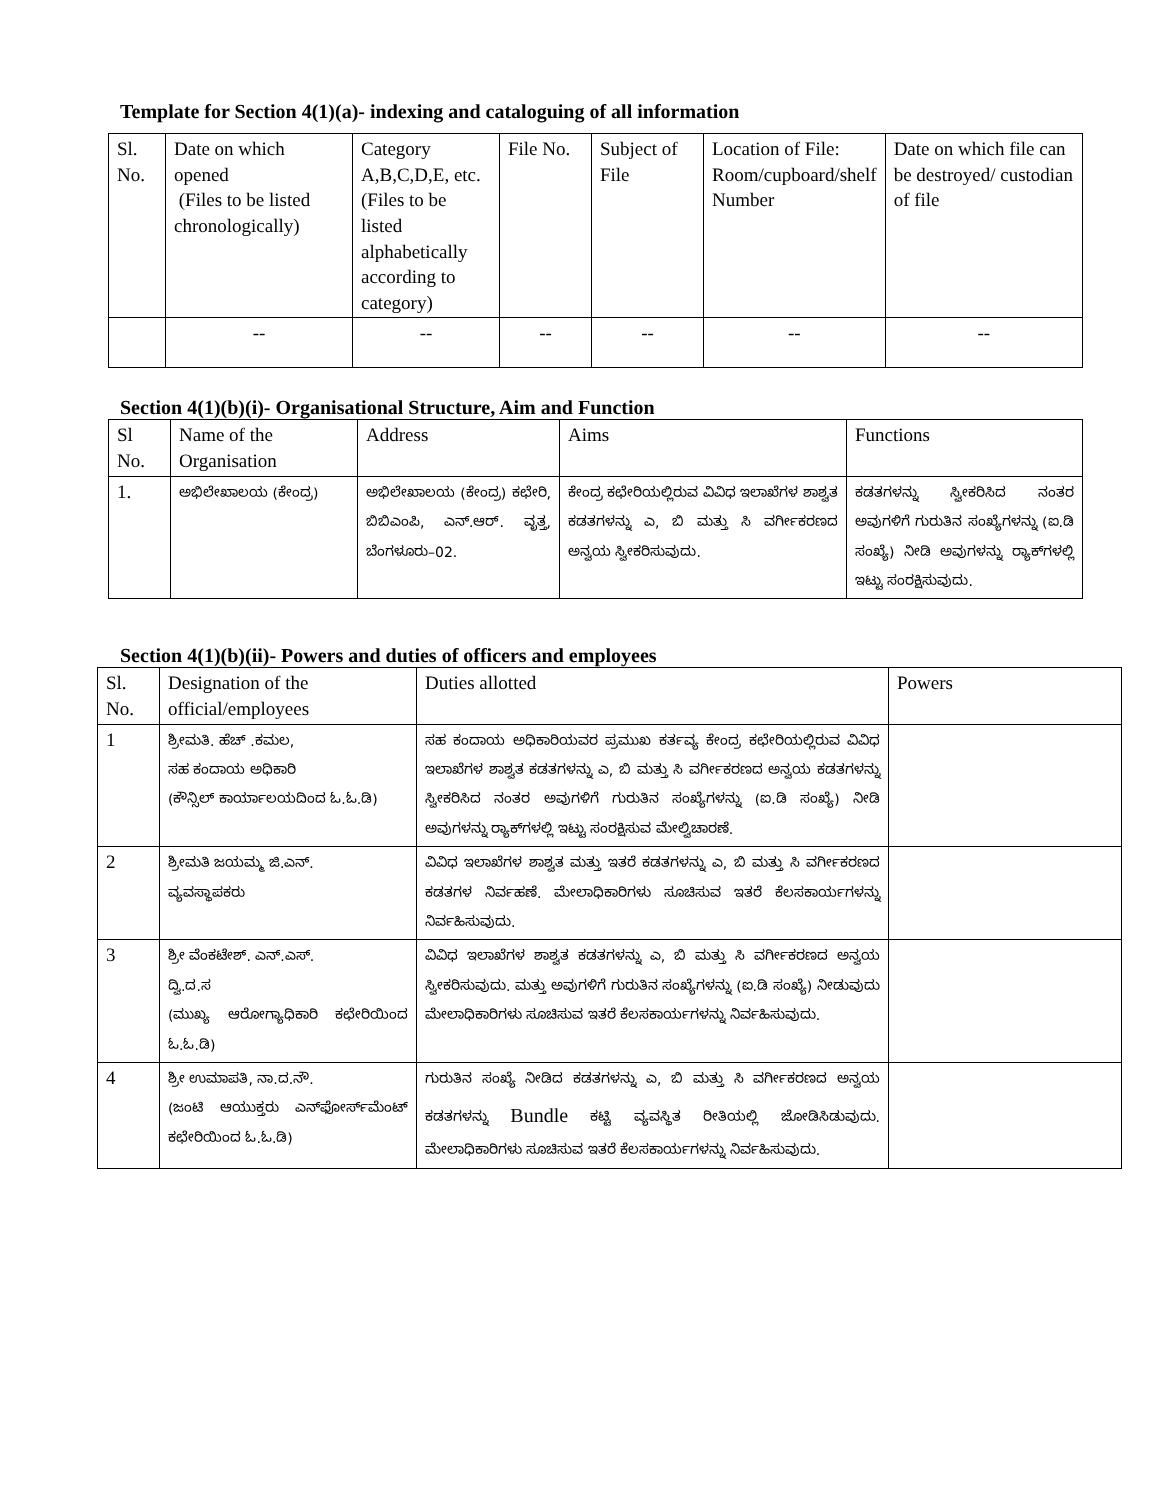Template for Section 4(1)(a)- indexing and cataloguing of all information
| Sl. No. | Date on which opened (Files to be listed chronologically) | Category A,B,C,D,E, etc. (Files to be listed alphabetically according to category) | File No. | Subject of File | Location of File: Room/cupboard/shelf Number | Date on which file can be destroyed/ custodian of file |
| --- | --- | --- | --- | --- | --- | --- |
| | -- | -- | -- | -- | -- | -- |
Section 4(1)(b)(i)- Organisational Structure, Aim and Function
| Sl No. | Name of the Organisation | Address | Aims | Functions |
| --- | --- | --- | --- | --- |
| 1. | ಅಭಿಲೇಖಾಲಯ (ಕೇಂದ್ರ) | ಅಭಿಲೇಖಾಲಯ (ಕೇಂದ್ರ) ಕಛೇರಿ, ಬಿಬಿಎಂಪಿ, ಎನ್.ಆರ್. ವೃತ್ತ, ಬೆಂಗಳೂರು–02. | ಕೇಂದ್ರ ಕಛೇರಿಯಲ್ಲಿರುವ ವಿವಿಧ ಇಲಾಖೆಗಳ ಶಾಶ್ವತ ಕಡತಗಳನ್ನು ಎ, ಬಿ ಮತ್ತು ಸಿ ವರ್ಗೀಕರಣದ ಅನ್ವಯ ಸ್ವೀಕರಿಸುವುದು. | ಕಡತಗಳನ್ನು ಸ್ವೀಕರಿಸಿದ ನಂತರ ಅವುಗಳಿಗೆ ಗುರುತಿನ ಸಂಖ್ಯೆಗಳನ್ನು (ಐ.ಡಿ ಸಂಖ್ಯೆ) ನೀಡಿ ಅವುಗಳನ್ನು ರ್‍ಯಾಕ್‌ಗಳಲ್ಲಿ ಇಟ್ಟು ಸಂರಕ್ಷಿಸುವುದು. |
Section 4(1)(b)(ii)- Powers and duties of officers and employees
| Sl. No. | Designation of the official/employees | Duties allotted | Powers |
| --- | --- | --- | --- |
| 1 | ಶ್ರೀಮತಿ. ಹೆಚ್ .ಕಮಲ, ಸಹ ಕಂದಾಯ ಅಧಿಕಾರಿ (ಕೌನ್ಸಿಲ್ ಕಾರ್ಯಾಲಯದಿಂದ ಓ.ಓ.ಡಿ) | ಸಹ ಕಂದಾಯ ಅಧಿಕಾರಿಯವರ ಪ್ರಮುಖ ಕರ್ತವ್ಯ ಕೇಂದ್ರ ಕಛೇರಿಯಲ್ಲಿರುವ ವಿವಿಧ ಇಲಾಖೆಗಳ ಶಾಶ್ವತ ಕಡತಗಳನ್ನು ಎ, ಬಿ ಮತ್ತು ಸಿ ವರ್ಗೀಕರಣದ ಅನ್ವಯ ಕಡತಗಳನ್ನು ಸ್ವೀಕರಿಸಿದ ನಂತರ ಅವುಗಳಿಗೆ ಗುರುತಿನ ಸಂಖ್ಯೆಗಳನ್ನು (ಐ.ಡಿ ಸಂಖ್ಯೆ) ನೀಡಿ ಅವುಗಳನ್ನು ರ್‍ಯಾಕ್‌ಗಳಲ್ಲಿ ಇಟ್ಟು ಸಂರಕ್ಷಿಸುವ ಮೇಲ್ವಿಚಾರಣೆ. | |
| 2 | ಶ್ರೀಮತಿ ಜಯಮ್ಮ ಜಿ.ಎನ್. ವ್ಯವಸ್ಥಾಪಕರು | ವಿವಿಧ ಇಲಾಖೆಗಳ ಶಾಶ್ವತ ಮತ್ತು ಇತರೆ ಕಡತಗಳನ್ನು ಎ, ಬಿ ಮತ್ತು ಸಿ ವರ್ಗೀಕರಣದ ಕಡತಗಳ ನಿರ್ವಹಣೆ. ಮೇಲಾಧಿಕಾರಿಗಳು ಸೂಚಿಸುವ ಇತರೆ ಕೆಲಸಕಾರ್ಯಗಳನ್ನು ನಿರ್ವಹಿಸುವುದು. | |
| 3 | ಶ್ರೀ ವೆಂಕಟೇಶ್. ಎನ್.ಎಸ್. ದ್ವಿ.ದ.ಸ (ಮುಖ್ಯ ಆರೋಗ್ಯಾಧಿಕಾರಿ ಕಛೇರಿಯಿಂದ ಓ.ಓ.ಡಿ) | ವಿವಿಧ ಇಲಾಖೆಗಳ ಶಾಶ್ವತ ಕಡತಗಳನ್ನು ಎ, ಬಿ ಮತ್ತು ಸಿ ವರ್ಗೀಕರಣದ ಅನ್ವಯ ಸ್ವೀಕರಿಸುವುದು. ಮತ್ತು ಅವುಗಳಿಗೆ ಗುರುತಿನ ಸಂಖ್ಯೆಗಳನ್ನು (ಐ.ಡಿ ಸಂಖ್ಯೆ) ನೀಡುವುದು ಮೇಲಾಧಿಕಾರಿಗಳು ಸೂಚಿಸುವ ಇತರೆ ಕೆಲಸಕಾರ್ಯಗಳನ್ನು ನಿರ್ವಹಿಸುವುದು. | |
| 4 | ಶ್ರೀ ಉಮಾಪತಿ, ನಾ.ದ.ನೌ. (ಜಂಟಿ ಆಯುಕ್ತರು ಎನ್‌ಫೋರ್ಸ್‌ಮೆಂಟ್ ಕಛೇರಿಯಿಂದ ಓ.ಓ.ಡಿ) | ಗುರುತಿನ ಸಂಖ್ಯೆ ನೀಡಿದ ಕಡತಗಳನ್ನು ಎ, ಬಿ ಮತ್ತು ಸಿ ವರ್ಗೀಕರಣದ ಅನ್ವಯ ಕಡತಗಳನ್ನು Bundle ಕಟ್ಟಿ ವ್ಯವಸ್ಥಿತ ರೀತಿಯಲ್ಲಿ ಜೋಡಿಸಿಡುವುದು. ಮೇಲಾಧಿಕಾರಿಗಳು ಸೂಚಿಸುವ ಇತರೆ ಕೆಲಸಕಾರ್ಯಗಳನ್ನು ನಿರ್ವಹಿಸುವುದು. | |